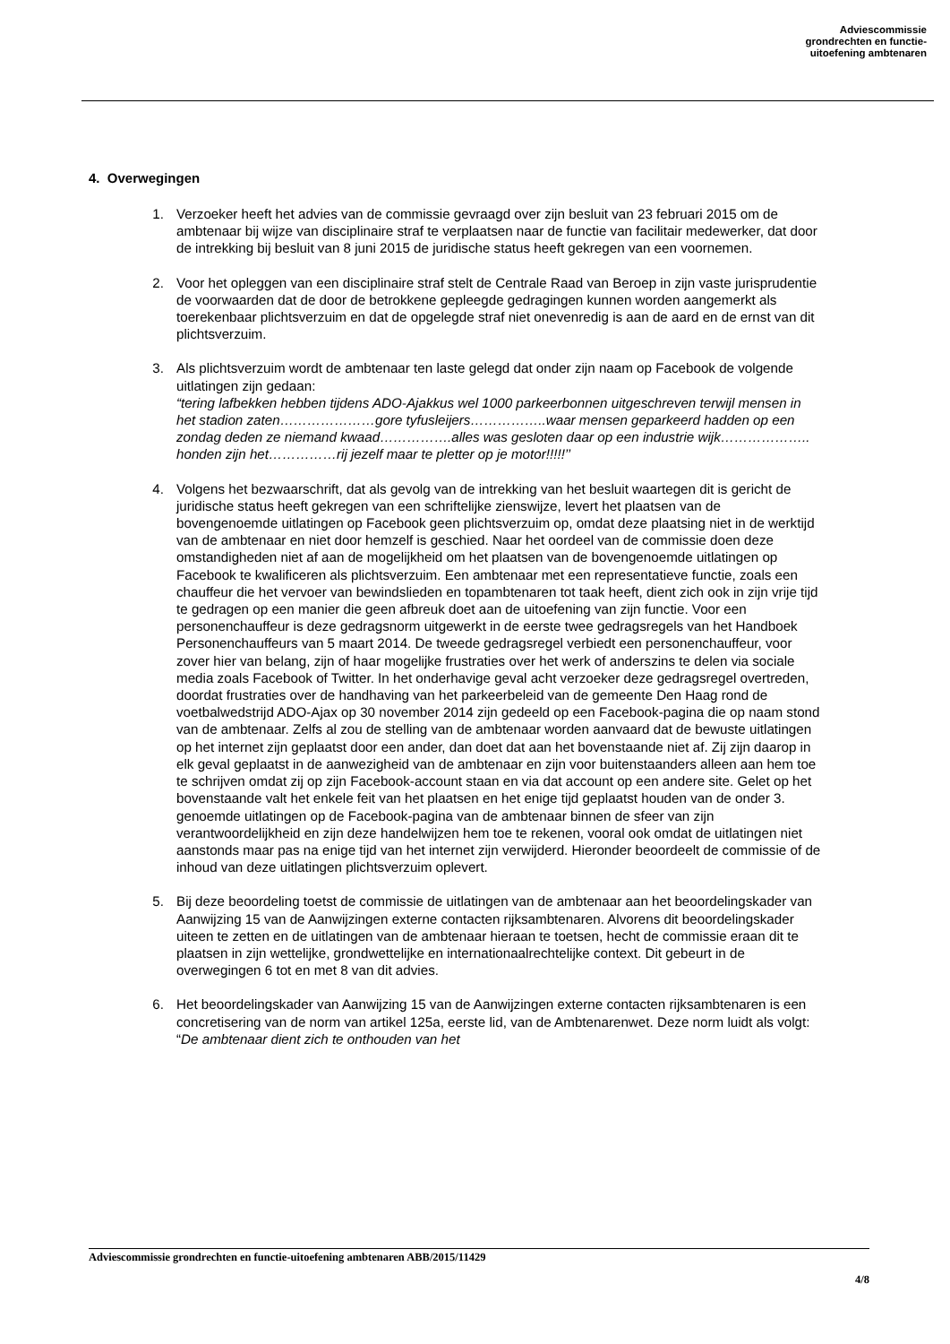Adviescommissie
grondrechten en functie-
uitoefening ambtenaren
4. Overwegingen
1. Verzoeker heeft het advies van de commissie gevraagd over zijn besluit van 23 februari 2015 om de ambtenaar bij wijze van disciplinaire straf te verplaatsen naar de functie van facilitair medewerker, dat door de intrekking bij besluit van 8 juni 2015 de juridische status heeft gekregen van een voornemen.
2. Voor het opleggen van een disciplinaire straf stelt de Centrale Raad van Beroep in zijn vaste jurisprudentie de voorwaarden dat de door de betrokkene gepleegde gedragingen kunnen worden aangemerkt als toerekenbaar plichtsverzuim en dat de opgelegde straf niet onevenredig is aan de aard en de ernst van dit plichtsverzuim.
3. Als plichtsverzuim wordt de ambtenaar ten laste gelegd dat onder zijn naam op Facebook de volgende uitlatingen zijn gedaan:
“tering lafbekken hebben tijdens ADO-Ajakkus wel 1000 parkeerbonnen uitgeschreven terwijl mensen in het stadion zaten…………………gore tyfusleijers……………..waar mensen geparkeerd hadden op een zondag deden ze niemand kwaad…………….alles was gesloten daar op een industrie wijk……………….. honden zijn het……………rij jezelf maar te pletter op je motor!!!!!’’
4. Volgens het bezwaarschrift, dat als gevolg van de intrekking van het besluit waartegen dit is gericht de juridische status heeft gekregen van een schriftelijke zienswijze, levert het plaatsen van de bovengenoemde uitlatingen op Facebook geen plichtsverzuim op, omdat deze plaatsing niet in de werktijd van de ambtenaar en niet door hemzelf is geschied. Naar het oordeel van de commissie doen deze omstandigheden niet af aan de mogelijkheid om het plaatsen van de bovengenoemde uitlatingen op Facebook te kwalificeren als plichtsverzuim. Een ambtenaar met een representatieve functie, zoals een chauffeur die het vervoer van bewindslieden en topambtenaren tot taak heeft, dient zich ook in zijn vrije tijd te gedragen op een manier die geen afbreuk doet aan de uitoefening van zijn functie. Voor een personenchauffeur is deze gedragsnorm uitgewerkt in de eerste twee gedragsregels van het Handboek Personenchauffeurs van 5 maart 2014. De tweede gedragsregel verbiedt een personenchauffeur, voor zover hier van belang, zijn of haar mogelijke frustraties over het werk of anderszins te delen via sociale media zoals Facebook of Twitter. In het onderhavige geval acht verzoeker deze gedragsregel overtreden, doordat frustraties over de handhaving van het parkeerbeleid van de gemeente Den Haag rond de voetbalwedstrijd ADO-Ajax op 30 november 2014 zijn gedeeld op een Facebook-pagina die op naam stond van de ambtenaar. Zelfs al zou de stelling van de ambtenaar worden aanvaard dat de bewuste uitlatingen op het internet zijn geplaatst door een ander, dan doet dat aan het bovenstaande niet af. Zij zijn daarop in elk geval geplaatst in de aanwezigheid van de ambtenaar en zijn voor buitenstaanders alleen aan hem toe te schrijven omdat zij op zijn Facebook-account staan en via dat account op een andere site. Gelet op het bovenstaande valt het enkele feit van het plaatsen en het enige tijd geplaatst houden van de onder 3. genoemde uitlatingen op de Facebook-pagina van de ambtenaar binnen de sfeer van zijn verantwoordelijkheid en zijn deze handelwijzen hem toe te rekenen, vooral ook omdat de uitlatingen niet aanstonds maar pas na enige tijd van het internet zijn verwijderd. Hieronder beoordeelt de commissie of de inhoud van deze uitlatingen plichtsverzuim oplevert.
5. Bij deze beoordeling toetst de commissie de uitlatingen van de ambtenaar aan het beoordelingskader van Aanwijzing 15 van de Aanwijzingen externe contacten rijksambtenaren. Alvorens dit beoordelingskader uiteen te zetten en de uitlatingen van de ambtenaar hieraan te toetsen, hecht de commissie eraan dit te plaatsen in zijn wettelijke, grondwettelijke en internationaalrechtelijke context. Dit gebeurt in de overwegingen 6 tot en met 8 van dit advies.
6. Het beoordelingskader van Aanwijzing 15 van de Aanwijzingen externe contacten rijksambtenaren is een concretisering van de norm van artikel 125a, eerste lid, van de Ambtenarenwet. Deze norm luidt als volgt: “De ambtenaar dient zich te onthouden van het
Adviescommissie grondrechten en functie-uitoefening ambtenaren ABB/2015/11429
4/8